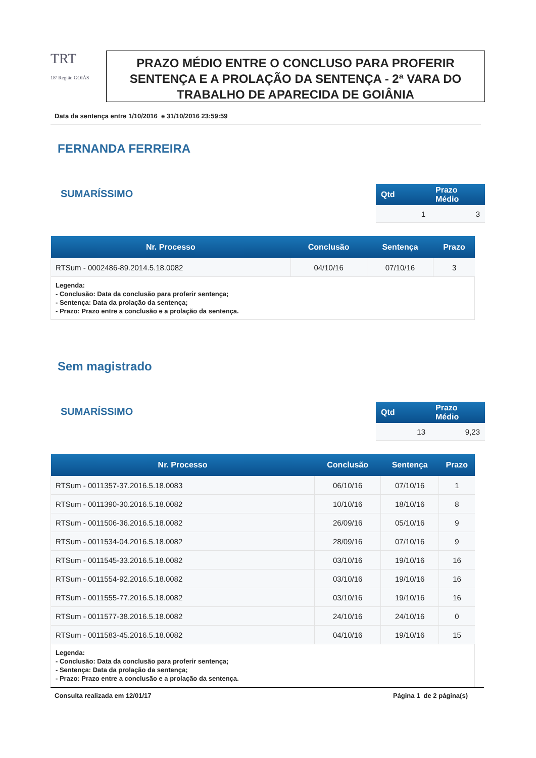TRT
18ª Região GOIÁS
PRAZO MÉDIO ENTRE O CONCLUSO PARA PROFERIR SENTENÇA E A PROLAÇÃO DA SENTENÇA - 2ª VARA DO TRABALHO DE APARECIDA DE GOIÂNIA
Data da sentença entre 1/10/2016 e 31/10/2016 23:59:59
FERNANDA FERREIRA
SUMARÍSSIMO
| Qtd | Prazo Médio |
| --- | --- |
| 1 | 3 |
| Nr. Processo | Conclusão | Sentença | Prazo |
| --- | --- | --- | --- |
| RTSum - 0002486-89.2014.5.18.0082 | 04/10/16 | 07/10/16 | 3 |
Legenda:
- Conclusão: Data da conclusão para proferir sentença;
- Sentença: Data da prolação da sentença;
- Prazo: Prazo entre a conclusão e a prolação da sentença.
Sem magistrado
SUMARÍSSIMO
| Qtd | Prazo Médio |
| --- | --- |
| 13 | 9,23 |
| Nr. Processo | Conclusão | Sentença | Prazo |
| --- | --- | --- | --- |
| RTSum - 0011357-37.2016.5.18.0083 | 06/10/16 | 07/10/16 | 1 |
| RTSum - 0011390-30.2016.5.18.0082 | 10/10/16 | 18/10/16 | 8 |
| RTSum - 0011506-36.2016.5.18.0082 | 26/09/16 | 05/10/16 | 9 |
| RTSum - 0011534-04.2016.5.18.0082 | 28/09/16 | 07/10/16 | 9 |
| RTSum - 0011545-33.2016.5.18.0082 | 03/10/16 | 19/10/16 | 16 |
| RTSum - 0011554-92.2016.5.18.0082 | 03/10/16 | 19/10/16 | 16 |
| RTSum - 0011555-77.2016.5.18.0082 | 03/10/16 | 19/10/16 | 16 |
| RTSum - 0011577-38.2016.5.18.0082 | 24/10/16 | 24/10/16 | 0 |
| RTSum - 0011583-45.2016.5.18.0082 | 04/10/16 | 19/10/16 | 15 |
Legenda:
- Conclusão: Data da conclusão para proferir sentença;
- Sentença: Data da prolação da sentença;
- Prazo: Prazo entre a conclusão e a prolação da sentença.
Consulta realizada em 12/01/17 Página 1 de 2 página(s)